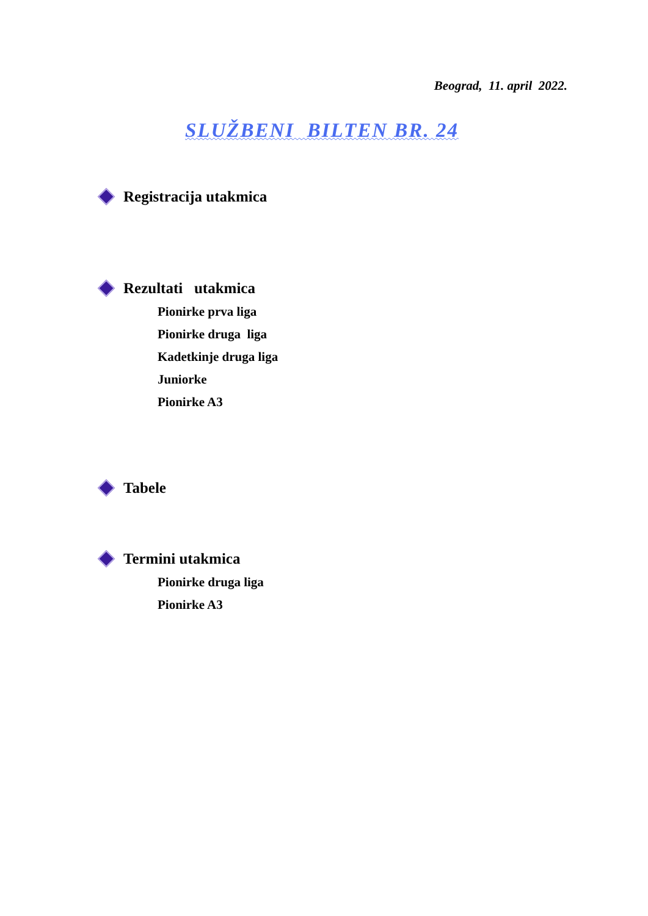Beograd, 11. april 2022.
SLUŽBENI BILTEN BR. 24
Registracija utakmica
Rezultati utakmica
Pionirke prva liga
Pionirke druga liga
Kadetkinje druga liga
Juniorke
Pionirke A3
Tabele
Termini utakmica
Pionirke druga liga
Pionirke A3